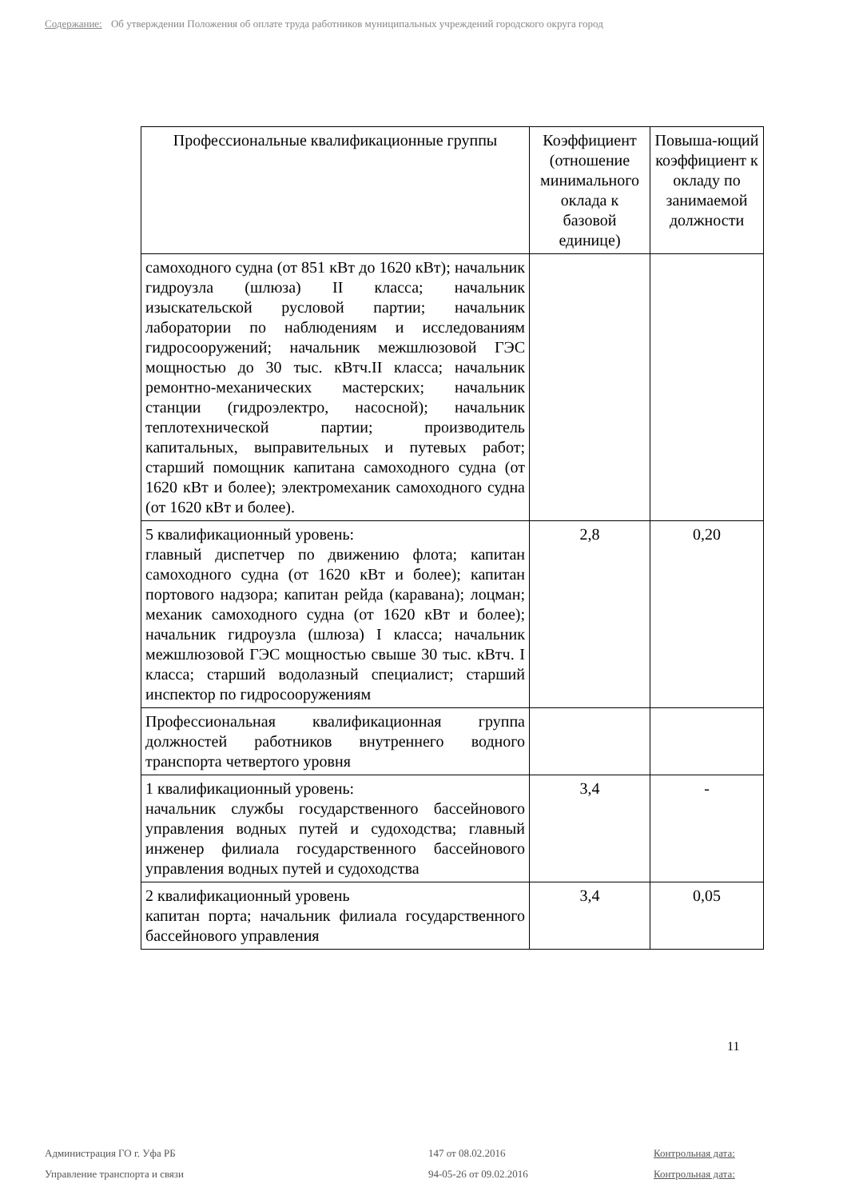Содержание: Об утверждении Положения об оплате труда работников муниципальных учреждений городского округа город
| Профессиональные квалификационные группы | Коэффициент (отношение минимального оклада к базовой единице) | Повыша-ющий коэффициент к окладу по занимаемой должности |
| --- | --- | --- |
| самоходного судна (от 851 кВт до 1620 кВт); начальник гидроузла (шлюза) II класса; начальник изыскательской русловой партии; начальник лаборатории по наблюдениям и исследованиям гидросооружений; начальник межшлюзовой ГЭС мощностью до 30 тыс. кВтч.II класса; начальник ремонтно-механических мастерских; начальник станции (гидроэлектро, насосной); начальник теплотехнической партии; производитель капитальных, выправительных и путевых работ; старший помощник капитана самоходного судна (от 1620 кВт и более); электромеханик самоходного судна (от 1620 кВт и более). | | |
| 5 квалификационный уровень: главный диспетчер по движению флота; капитан самоходного судна (от 1620 кВт и более); капитан портового надзора; капитан рейда (каравана); лоцман; механик самоходного судна (от 1620 кВт и более); начальник гидроузла (шлюза) I класса; начальник межшлюзовой ГЭС мощностью свыше 30 тыс. кВтч. I класса; старший водолазный специалист; старший инспектор по гидросооружениям | 2,8 | 0,20 |
| Профессиональная квалификационная группа должностей работников внутреннего водного транспорта четвертого уровня | | |
| 1 квалификационный уровень: начальник службы государственного бассейнового управления водных путей и судоходства; главный инженер филиала государственного бассейнового управления водных путей и судоходства | 3,4 | - |
| 2 квалификационный уровень капитан порта; начальник филиала государственного бассейнового управления | 3,4 | 0,05 |
11
Администрация ГО г. Уфа РБ
Управление транспорта и связи
147 от 08.02.2016
94-05-26 от 09.02.2016
Контрольная дата:
Контрольная дата: